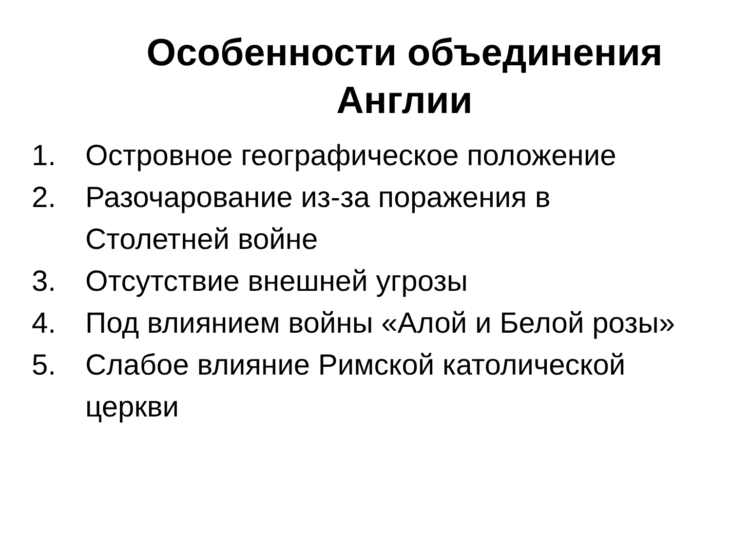Особенности объединения Англии
1. Островное географическое положение
2. Разочарование из-за поражения в Столетней войне
3. Отсутствие внешней угрозы
4. Под влиянием войны «Алой и Белой розы»
5. Слабое влияние Римской католической церкви